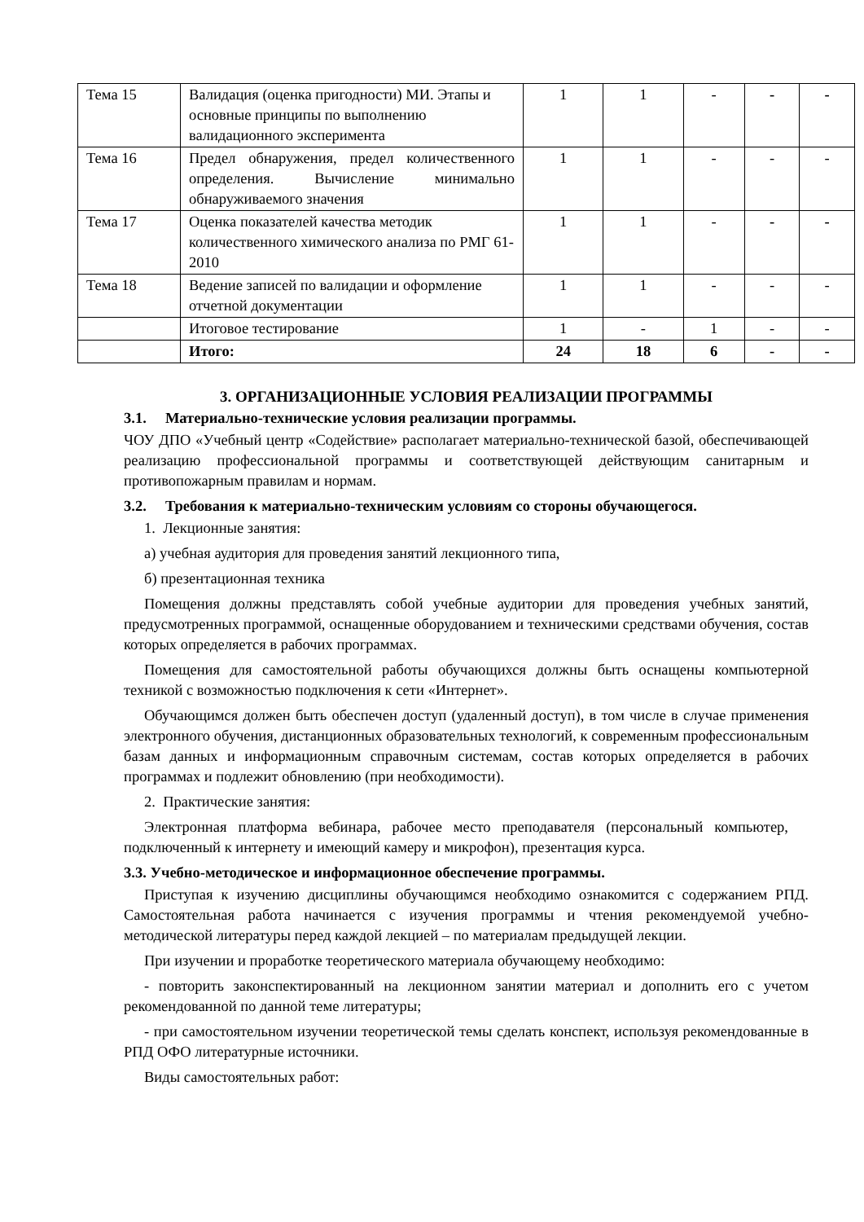| Тема 15 | Валидация (оценка пригодности) МИ. Этапы и основные принципы по выполнению валидационного эксперимента | 1 | 1 | - | - | - |
| Тема 16 | Предел обнаружения, предел количественного определения. Вычисление минимально обнаруживаемого значения | 1 | 1 | - | - | - |
| Тема 17 | Оценка показателей качества методик количественного химического анализа по РМГ 61-2010 | 1 | 1 | - | - | - |
| Тема 18 | Ведение записей по валидации и оформление отчетной документации | 1 | 1 | - | - | - |
| | Итоговое тестирование | 1 | - | 1 | - | - |
| | Итого: | 24 | 18 | 6 | - | - |
3. ОРГАНИЗАЦИОННЫЕ УСЛОВИЯ РЕАЛИЗАЦИИ ПРОГРАММЫ
3.1. Материально-технические условия реализации программы.
ЧОУ ДПО «Учебный центр «Содействие» располагает материально-технической базой, обеспечивающей реализацию профессиональной программы и соответствующей действующим санитарным и противопожарным правилам и нормам.
3.2. Требования к материально-техническим условиям со стороны обучающегося.
1. Лекционные занятия:
а) учебная аудитория для проведения занятий лекционного типа,
б) презентационная техника
Помещения должны представлять собой учебные аудитории для проведения учебных занятий, предусмотренных программой, оснащенные оборудованием и техническими средствами обучения, состав которых определяется в рабочих программах.
Помещения для самостоятельной работы обучающихся должны быть оснащены компьютерной техникой с возможностью подключения к сети «Интернет».
Обучающимся должен быть обеспечен доступ (удаленный доступ), в том числе в случае применения электронного обучения, дистанционных образовательных технологий, к современным профессиональным базам данных и информационным справочным системам, состав которых определяется в рабочих программах и подлежит обновлению (при необходимости).
2. Практические занятия:
Электронная платформа вебинара, рабочее место преподавателя (персональный компьютер, подключенный к интернету и имеющий камеру и микрофон), презентация курса.
3.3. Учебно-методическое и информационное обеспечение программы.
Приступая к изучению дисциплины обучающимся необходимо ознакомится с содержанием РПД. Самостоятельная работа начинается с изучения программы и чтения рекомендуемой учебно-методической литературы перед каждой лекцией – по материалам предыдущей лекции.
При изучении и проработке теоретического материала обучающему необходимо:
- повторить законспектированный на лекционном занятии материал и дополнить его с учетом рекомендованной по данной теме литературы;
- при самостоятельном изучении теоретической темы сделать конспект, используя рекомендованные в РПД ОФО литературные источники.
Виды самостоятельных работ: